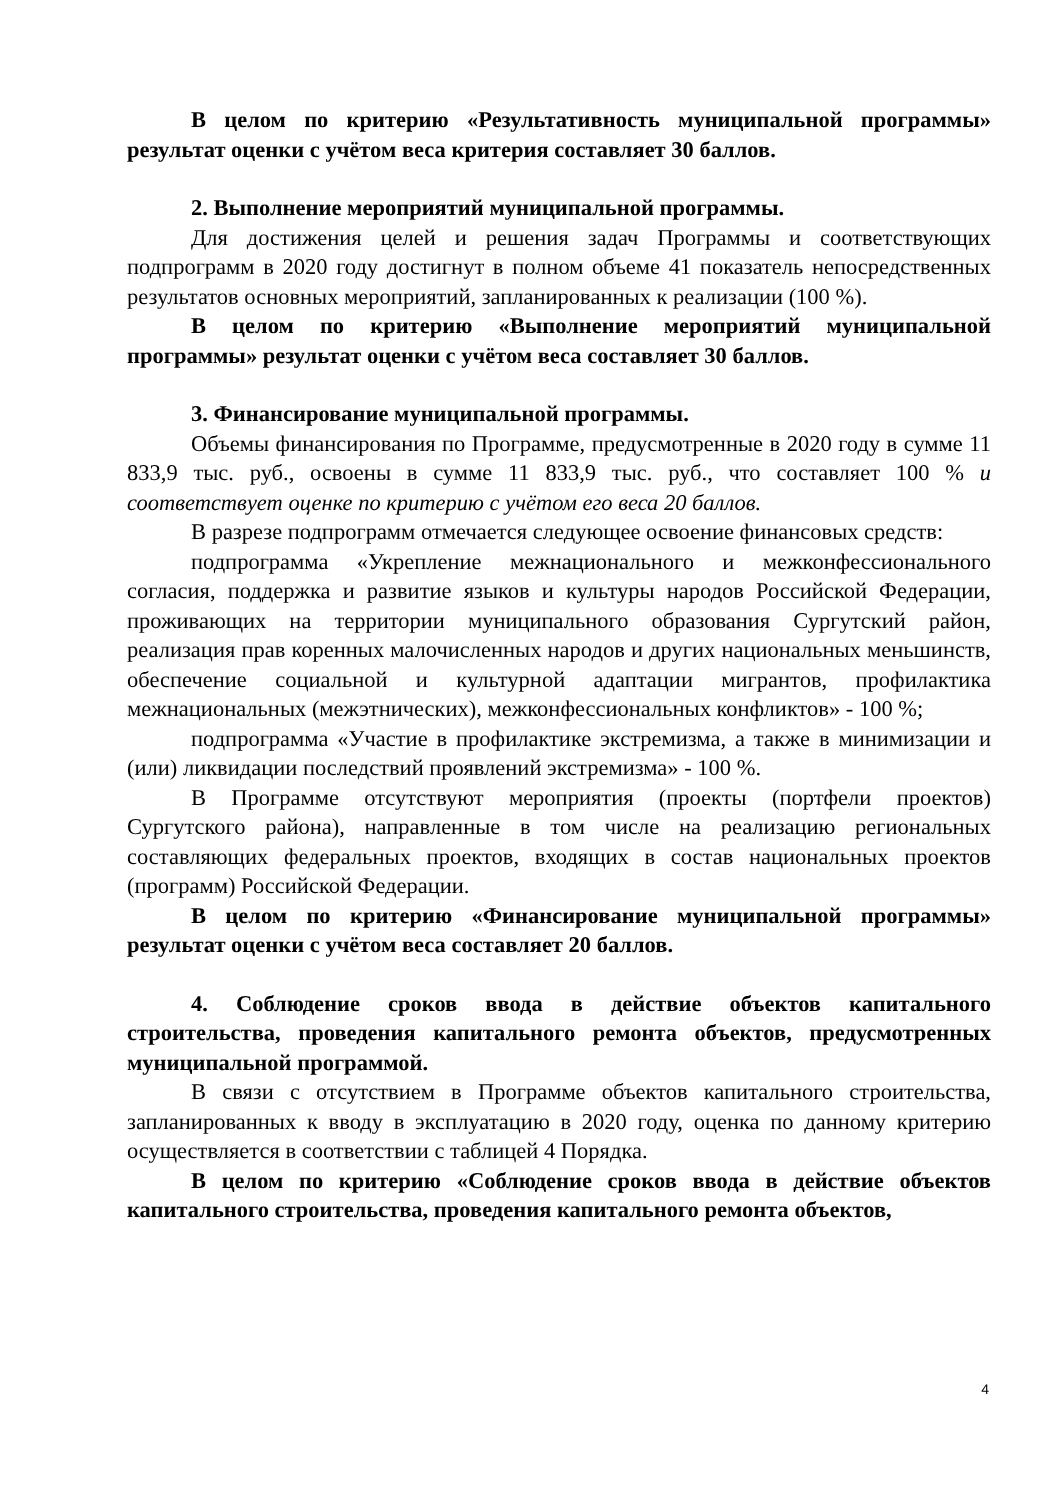В целом по критерию «Результативность муниципальной программы» результат оценки с учётом веса критерия составляет 30 баллов.
2. Выполнение мероприятий муниципальной программы.
Для достижения целей и решения задач Программы и соответствующих подпрограмм в 2020 году достигнут в полном объеме 41 показатель непосредственных результатов основных мероприятий, запланированных к реализации (100 %).
В целом по критерию «Выполнение мероприятий муниципальной программы» результат оценки с учётом веса составляет 30 баллов.
3. Финансирование муниципальной программы.
Объемы финансирования по Программе, предусмотренные в 2020 году в сумме 11 833,9 тыс. руб., освоены в сумме 11 833,9 тыс. руб., что составляет 100 % и соответствует оценке по критерию с учётом его веса 20 баллов.
В разрезе подпрограмм отмечается следующее освоение финансовых средств:
подпрограмма «Укрепление межнационального и межконфессионального согласия, поддержка и развитие языков и культуры народов Российской Федерации, проживающих на территории муниципального образования Сургутский район, реализация прав коренных малочисленных народов и других национальных меньшинств, обеспечение социальной и культурной адаптации мигрантов, профилактика межнациональных (межэтнических), межконфессиональных конфликтов» - 100 %;
подпрограмма «Участие в профилактике экстремизма, а также в минимизации и (или) ликвидации последствий проявлений экстремизма» - 100 %.
В Программе отсутствуют мероприятия (проекты (портфели проектов) Сургутского района), направленные в том числе на реализацию региональных составляющих федеральных проектов, входящих в состав национальных проектов (программ) Российской Федерации.
В целом по критерию «Финансирование муниципальной программы» результат оценки с учётом веса составляет 20 баллов.
4. Соблюдение сроков ввода в действие объектов капитального строительства, проведения капитального ремонта объектов, предусмотренных муниципальной программой.
В связи с отсутствием в Программе объектов капитального строительства, запланированных к вводу в эксплуатацию в 2020 году, оценка по данному критерию осуществляется в соответствии с таблицей 4 Порядка.
В целом по критерию «Соблюдение сроков ввода в действие объектов капитального строительства, проведения капитального ремонта объектов,
4